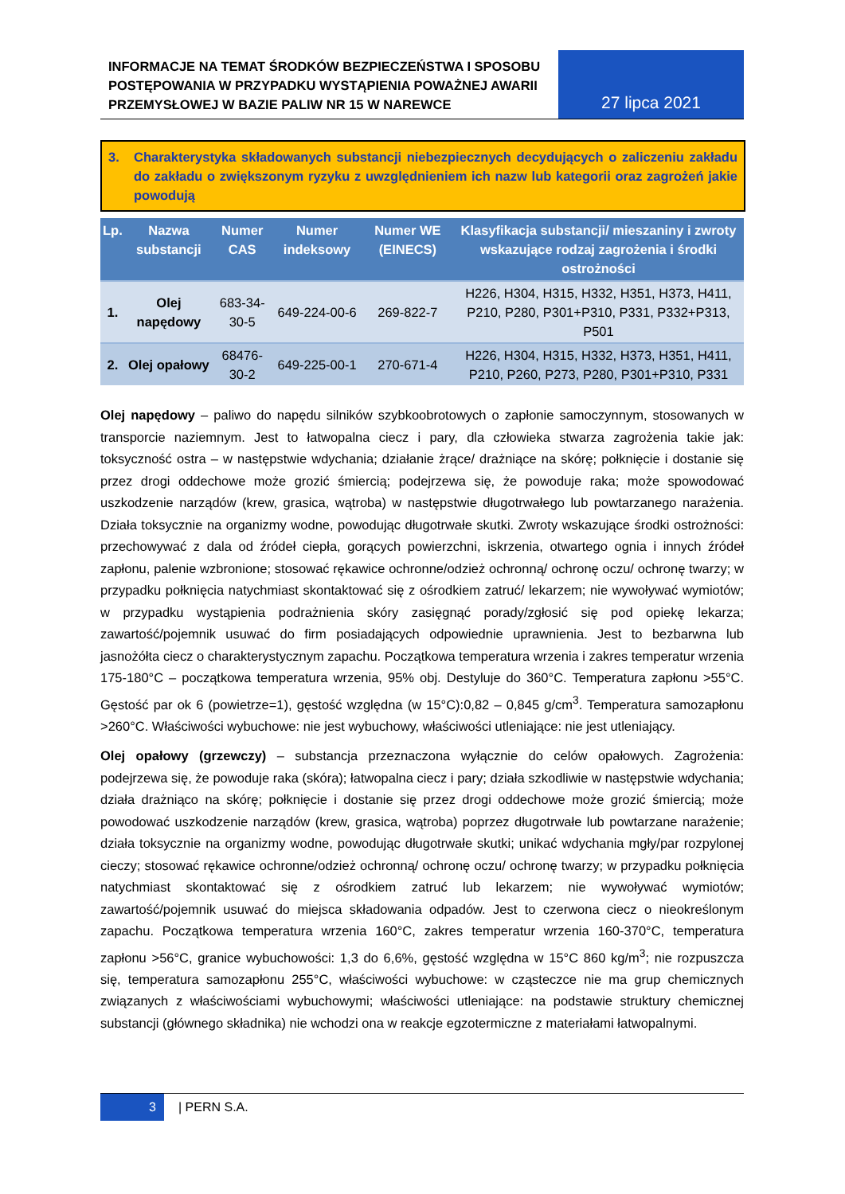INFORMACJE NA TEMAT ŚRODKÓW BEZPIECZEŃSTWA I SPOSOBU POSTĘPOWANIA W PRZYPADKU WYSTĄPIENIA POWAŻNEJ AWARII PRZEMYSŁOWEJ W BAZIE PALIW NR 15 W NAREWCE
27 lipca 2021
3. Charakterystyka składowanych substancji niebezpiecznych decydujących o zaliczeniu zakładu do zakładu o zwiększonym ryzyku z uwzględnieniem ich nazw lub kategorii oraz zagrożeń jakie powodują
| Lp. | Nazwa substancji | Numer CAS | Numer indeksowy | Numer WE (EINECS) | Klasyfikacja substancji/ mieszaniny i zwroty wskazujące rodzaj zagrożenia i środki ostrożności |
| --- | --- | --- | --- | --- | --- |
| 1. | Olej napędowy | 683-34-30-5 | 649-224-00-6 | 269-822-7 | H226, H304, H315, H332, H351, H373, H411, P210, P280, P301+P310, P331, P332+P313, P501 |
| 2. | Olej opałowy | 68476-30-2 | 649-225-00-1 | 270-671-4 | H226, H304, H315, H332, H373, H351, H411, P210, P260, P273, P280, P301+P310, P331 |
Olej napędowy – paliwo do napędu silników szybkoobrotowych o zapłonie samoczynnym, stosowanych w transporcie naziemnym. Jest to łatwopalna ciecz i pary, dla człowieka stwarza zagrożenia takie jak: toksyczność ostra – w następstwie wdychania; działanie żrące/ drażniące na skórę; połknięcie i dostanie się przez drogi oddechowe może grozić śmiercią; podejrzewa się, że powoduje raka; może spowodować uszkodzenie narządów (krew, grasica, wątroba) w następstwie długotrwałego lub powtarzanego narażenia. Działa toksycznie na organizmy wodne, powodując długotrwałe skutki. Zwroty wskazujące środki ostrożności: przechowywać z dala od źródeł ciepła, gorących powierzchni, iskrzenia, otwartego ognia i innych źródeł zapłonu, palenie wzbronione; stosować rękawice ochronne/odzież ochronną/ ochronę oczu/ ochronę twarzy; w przypadku połknięcia natychmiast skontaktować się z ośrodkiem zatruć/ lekarzem; nie wywoływać wymiotów; w przypadku wystąpienia podrażnienia skóry zasięgnąć porady/zgłosić się pod opiekę lekarza; zawartość/pojemnik usuwać do firm posiadających odpowiednie uprawnienia. Jest to bezbarwna lub jasnożółta ciecz o charakterystycznym zapachu. Początkowa temperatura wrzenia i zakres temperatur wrzenia 175-180°C – początkowa temperatura wrzenia, 95% obj. Destyluje do 360°C. Temperatura zapłonu >55°C. Gęstość par ok 6 (powietrze=1), gęstość względna (w 15°C):0,82 – 0,845 g/cm<sup>3</sup>. Temperatura samozapłonu >260°C. Właściwości wybuchowe: nie jest wybuchowy, właściwości utleniające: nie jest utleniający.
Olej opałowy (grzewczy) – substancja przeznaczona wyłącznie do celów opałowych. Zagrożenia: podejrzewa się, że powoduje raka (skóra); łatwopalna ciecz i pary; działa szkodliwie w następstwie wdychania; działa drażniąco na skórę; połknięcie i dostanie się przez drogi oddechowe może grozić śmiercią; może powodować uszkodzenie narządów (krew, grasica, wątroba) poprzez długotrwałe lub powtarzane narażenie; działa toksycznie na organizmy wodne, powodując długotrwałe skutki; unikać wdychania mgły/par rozpylonej cieczy; stosować rękawice ochronne/odzież ochronną/ ochronę oczu/ ochronę twarzy; w przypadku połknięcia natychmiast skontaktować się z ośrodkiem zatruć lub lekarzem; nie wywoływać wymiotów; zawartość/pojemnik usuwać do miejsca składowania odpadów. Jest to czerwona ciecz o nieokreślonym zapachu. Początkowa temperatura wrzenia 160°C, zakres temperatur wrzenia 160-370°C, temperatura zapłonu >56°C, granice wybuchowości: 1,3 do 6,6%, gęstość względna w 15°C 860 kg/m<sup>3</sup>; nie rozpuszcza się, temperatura samozapłonu 255°C, właściwości wybuchowe: w cząsteczce nie ma grup chemicznych związanych z właściwościami wybuchowymi; właściwości utleniające: na podstawie struktury chemicznej substancji (głównego składnika) nie wchodzi ona w reakcje egzotermiczne z materiałami łatwopalnymi.
3 | PERN S.A.